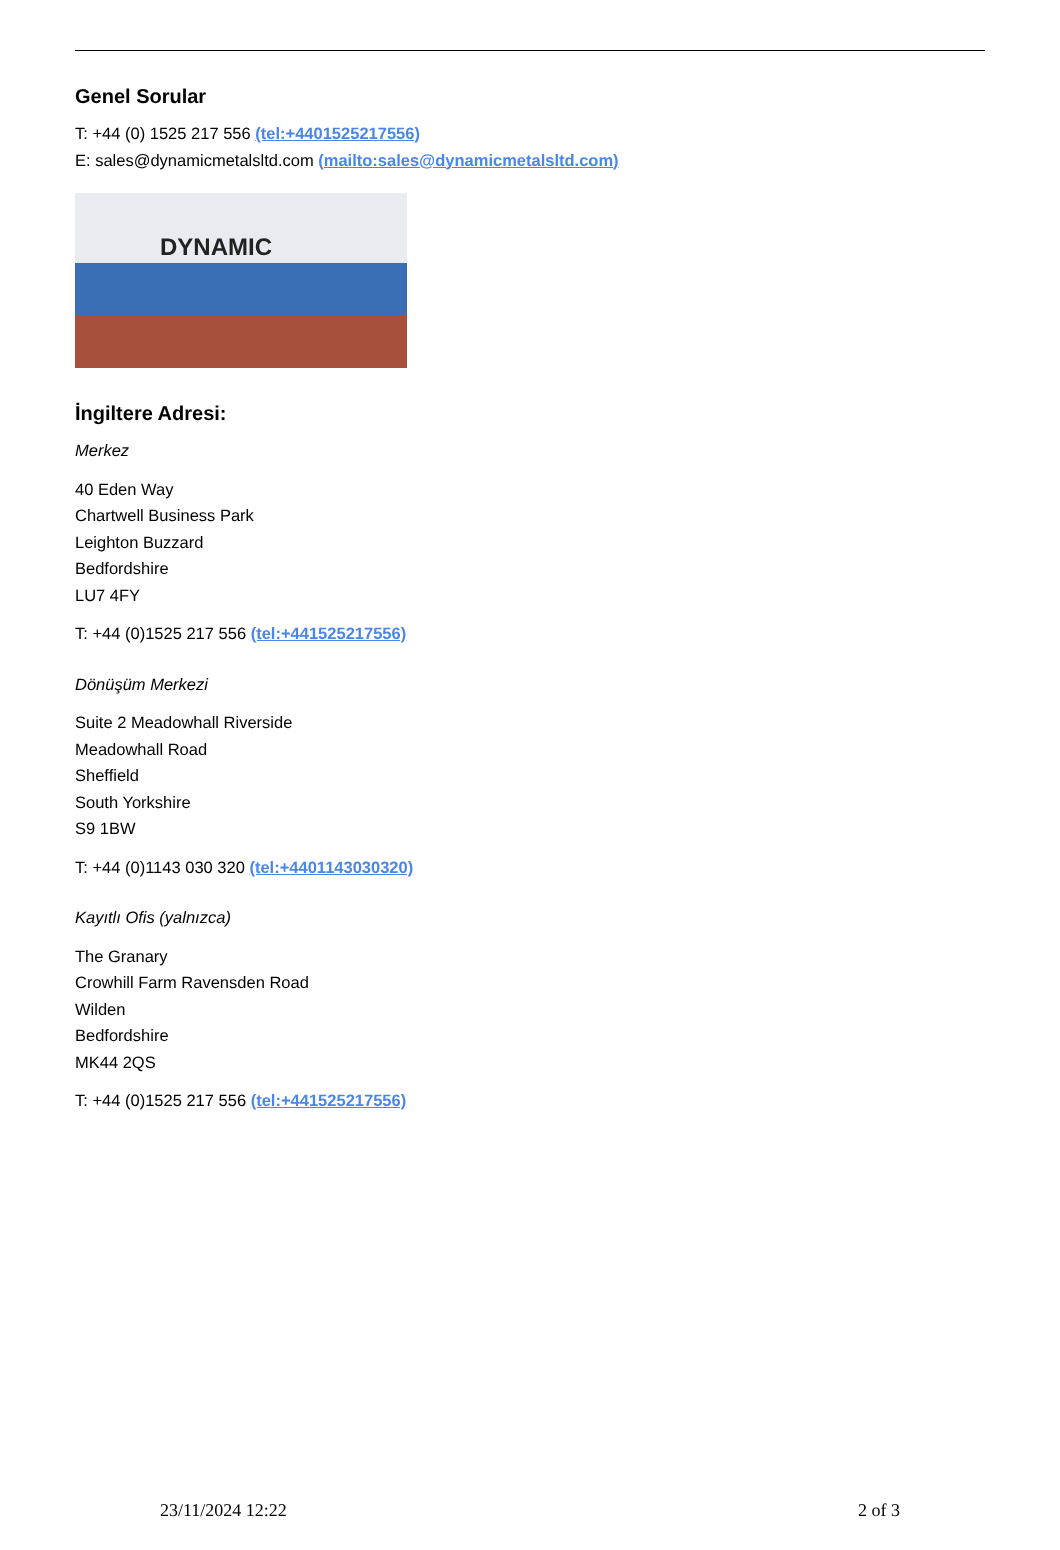Genel Sorular
T: +44 (0) 1525 217 556 (tel:+4401525217556)
E: sales@dynamicmetalsltd.com (mailto:sales@dynamicmetalsltd.com)
DYNAMIC
İngiltere Adresi:
Merkez
40 Eden Way
Chartwell Business Park
Leighton Buzzard
Bedfordshire
LU7 4FY
T: +44 (0)1525 217 556 (tel:+441525217556)
Dönüşüm Merkezi
Suite 2 Meadowhall Riverside
Meadowhall Road
Sheffield
South Yorkshire
S9 1BW
T: +44 (0)1143 030 320 (tel:+4401143030320)
Kayıtlı Ofis (yalnızca)
The Granary
Crowhill Farm Ravensden Road
Wilden
Bedfordshire
MK44 2QS
T: +44 (0)1525 217 556 (tel:+441525217556)
23/11/2024 12:22 2 of 3